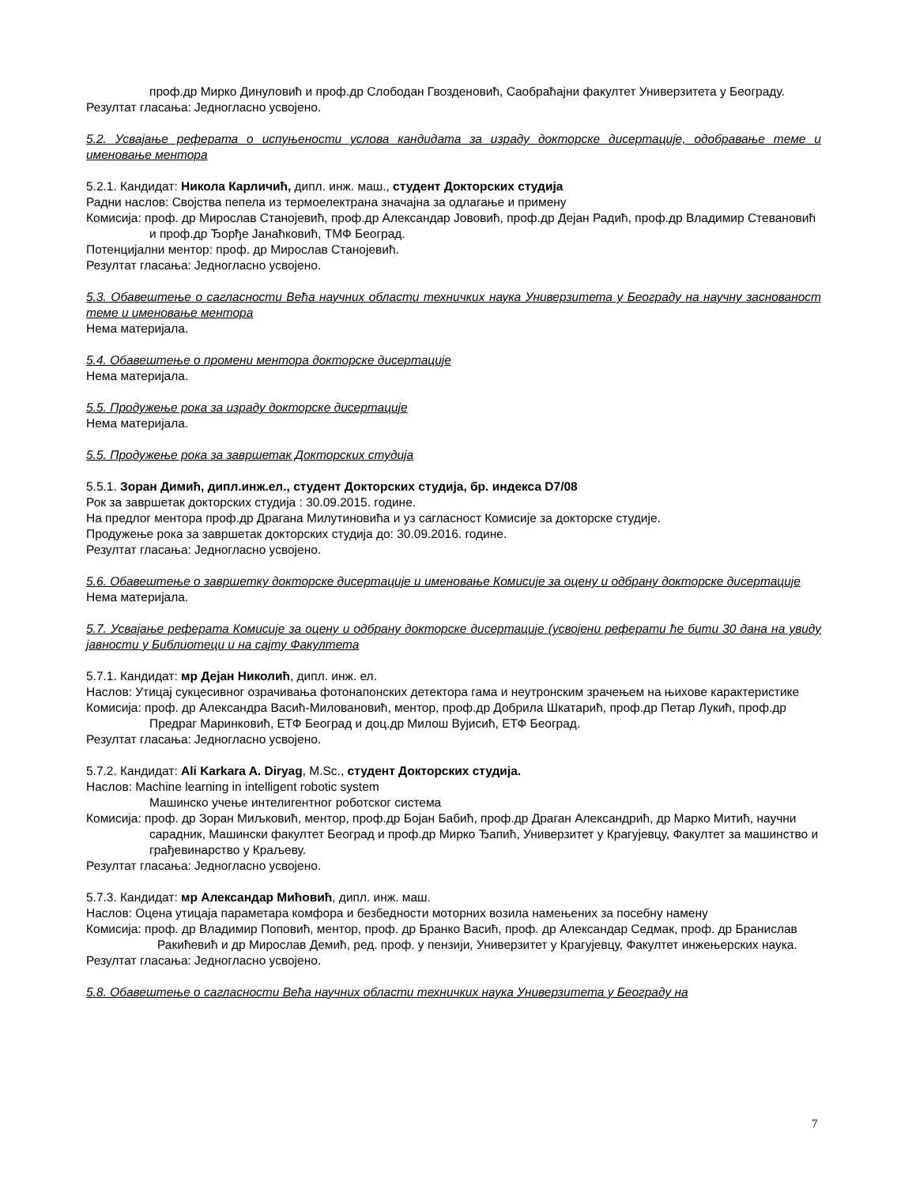проф.др Мирко Динуловић и проф.др Слободан Гвозденовић, Саобраћајни факултет Универзитета у Београду.
Резултат гласања: Једногласно усвојено.
5.2. Усвајање реферата о испуњености услова кандидата за израду докторске дисертације, одобравање теме и именовање ментора
5.2.1. Кандидат: Никола Карличић, дипл. инж. маш., студент Докторских студија
Радни наслов: Својства пепела из термоелектрана значајна за одлагање и примену
Комисија: проф. др Мирослав Станојевић, проф.др Александар Јововић, проф.др Дејан Радић, проф.др Владимир Стевановић и проф.др Ђорђе Јанаћковић, ТМФ Београд.
Потенцијални ментор: проф. др Мирослав Станојевић.
Резултат гласања: Једногласно усвојено.
5.3. Обавештење о сагласности Већа научних области техничких наука Универзитета у Београду на научну заснованост теме и именовање ментора
Нема материјала.
5.4. Обавештење о промени ментора докторске дисертације
Нема материјала.
5.5. Продужење рока за израду докторске дисертације
Нема материјала.
5.5. Продужење рока за завршетак Докторских студија
5.5.1. Зоран Димић, дипл.инж.ел., студент Докторских студија, бр. индекса D7/08
Рок за завршетак докторских студија : 30.09.2015. године.
На предлог ментора проф.др Драгана Милутиновића и уз сагласност Комисије за докторске студије.
Продужење рока за завршетак докторских студија до: 30.09.2016. године.
Резултат гласања: Једногласно усвојено.
5.6. Обавештење о завршетку докторске дисертације и именовање Комисије за оцену и одбрану докторске дисертације
Нема материјала.
5.7. Усвајање реферата Комисије за оцену и одбрану докторске дисертације (усвојени реферати ће бити 30 дана на увиду јавности у Библиотеци и на сајту Факултета
5.7.1. Кандидат: мр Дејан Николић, дипл. инж. ел.
Наслов: Утицај сукцесивног озрачивања фотонапонских детектора гама и неутронским зрачењем на њихове карактеристике
Комисија: проф. др Александра Васић-Миловановић, ментор, проф.др Добрила Шкатарић, проф.др Петар Лукић, проф.др Предраг Маринковић, ЕТФ Београд и доц.др Милош Вујисић, ЕТФ Београд.
Резултат гласања: Једногласно усвојено.
5.7.2. Кандидат: Ali Karkara A. Diryag, M.Sc., студент Докторских студија.
Наслов: Machine learning in intelligent robotic system
Машинско учење интелигентног роботског система
Комисија: проф. др Зоран Миљковић, ментор, проф.др Бојан Бабић, проф.др Драган Александрић, др Марко Митић, научни сарадник, Машински факултет Београд и проф.др Мирко Ђапић, Универзитет у Крагујевцу, Факултет за машинство и грађевинарство у Краљеву.
Резултат гласања: Једногласно усвојено.
5.7.3. Кандидат: мр Александар Мићовић, дипл. инж. маш.
Наслов: Оцена утицаја параметара комфора и безбедности моторних возила намењених за посебну намену
Комисија: проф. др Владимир Поповић, ментор, проф. др Бранко Васић, проф. др Александар Седмак, проф. др Бранислав Ракићевић и др Мирослав Демић, ред. проф. у пензији, Универзитет у Крагујевцу, Факултет инжењерских наука.
Резултат гласања: Једногласно усвојено.
5.8. Обавештење о сагласности Већа научних области техничких наука Универзитета у Београду на
7